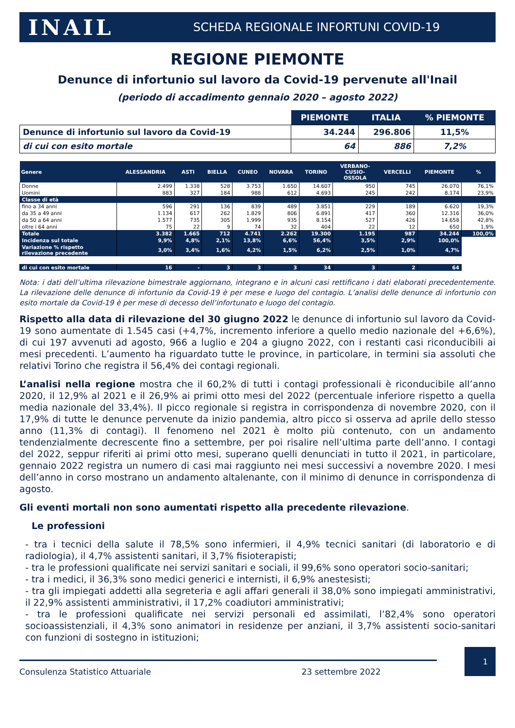INAIL
SCHEDA REGIONALE INFORTUNI COVID-19
REGIONE PIEMONTE
Denunce di infortunio sul lavoro da Covid-19 pervenute all'Inail
(periodo di accadimento gennaio 2020 – agosto 2022)
| | PIEMONTE | ITALIA | % PIEMONTE |
| Denunce di infortunio sul lavoro da Covid-19 | 34.244 | 296.806 | 11,5% |
| di cui con esito mortale | 64 | 886 | 7,2% |
| Genere | ALESSANDRIA | ASTI | BIELLA | CUNEO | NOVARA | TORINO | VERBANO- CUSIO- OSSOLA | VERCELLI | PIEMONTE | % |
| --- | --- | --- | --- | --- | --- | --- | --- | --- | --- | --- |
| Donne | 2.499 | 1.338 | 528 | 3.753 | 1.650 | 14.607 | 950 | 745 | 26.070 | 76,1% |
| Uomini | 883 | 327 | 184 | 988 | 612 | 4.693 | 245 | 242 | 8.174 | 23,9% |
| Classe di età | | | | | | | | | | |
| fino a 34 anni | 596 | 291 | 136 | 839 | 489 | 3.851 | 229 | 189 | 6.620 | 19,3% |
| da 35 a 49 anni | 1.134 | 617 | 262 | 1.829 | 806 | 6.891 | 417 | 360 | 12.316 | 36,0% |
| da 50 a 64 anni | 1.577 | 735 | 305 | 1.999 | 935 | 8.154 | 527 | 426 | 14.658 | 42,8% |
| oltre i 64 anni | 75 | 22 | 9 | 74 | 32 | 404 | 22 | 12 | 650 | 1,9% |
| Totale | 3.382 | 1.665 | 712 | 4.741 | 2.262 | 19.300 | 1.195 | 987 | 34.244 | 100,0% |
| Incidenza sul totale | 9,9% | 4,8% | 2,1% | 13,8% | 6,6% | 56,4% | 3,5% | 2,9% | 100,0% | |
| Variazione % rispetto rilevazione precedente | 3,0% | 3,4% | 1,6% | 4,2% | 1,5% | 6,2% | 2,5% | 1,0% | 4,7% | |
| di cui con esito mortale | 16 | - | 3 | 3 | 3 | 34 | 3 | 2 | 64 | |
Nota: i dati dell’ultima rilevazione bimestrale aggiornano, integrano e in alcuni casi rettificano i dati elaborati precedentemente. La rilevazione delle denunce di infortunio da Covid-19 è per mese e luogo del contagio. L’analisi delle denunce di infortunio con esito mortale da Covid-19 è per mese di decesso dell’infortunato e luogo del contagio.
Rispetto alla data di rilevazione del 30 giugno 2022 le denunce di infortunio sul lavoro da Covid-19 sono aumentate di 1.545 casi (+4,7%, incremento inferiore a quello medio nazionale del +6,6%), di cui 197 avvenuti ad agosto, 966 a luglio e 204 a giugno 2022, con i restanti casi riconducibili ai mesi precedenti. L’aumento ha riguardato tutte le province, in particolare, in termini sia assoluti che relativi Torino che registra il 56,4% dei contagi regionali.
L’analisi nella regione mostra che il 60,2% di tutti i contagi professionali è riconducibile all’anno 2020, il 12,9% al 2021 e il 26,9% ai primi otto mesi del 2022 (percentuale inferiore rispetto a quella media nazionale del 33,4%). Il picco regionale si registra in corrispondenza di novembre 2020, con il 17,9% di tutte le denunce pervenute da inizio pandemia, altro picco si osserva ad aprile dello stesso anno (11,3% di contagi). Il fenomeno nel 2021 è molto più contenuto, con un andamento tendenzialmente decrescente fino a settembre, per poi risalire nell’ultima parte dell’anno. I contagi del 2022, seppur riferiti ai primi otto mesi, superano quelli denunciati in tutto il 2021, in particolare, gennaio 2022 registra un numero di casi mai raggiunto nei mesi successivi a novembre 2020. I mesi dell’anno in corso mostrano un andamento altalenante, con il minimo di denunce in corrispondenza di agosto.
Gli eventi mortali non sono aumentati rispetto alla precedente rilevazione.
Le professioni
- tra i tecnici della salute il 78,5% sono infermieri, il 4,9% tecnici sanitari (di laboratorio e di radiologia), il 4,7% assistenti sanitari, il 3,7% fisioterapisti;
- tra le professioni qualificate nei servizi sanitari e sociali, il 99,6% sono operatori socio-sanitari;
- tra i medici, il 36,3% sono medici generici e internisti, il 6,9% anestesisti;
- tra gli impiegati addetti alla segreteria e agli affari generali il 38,0% sono impiegati amministrativi, il 22,9% assistenti amministrativi, il 17,2% coadiutori amministrativi;
- tra le professioni qualificate nei servizi personali ed assimilati, l’82,4% sono operatori socioassistenziali, il 4,3% sono animatori in residenze per anziani, il 3,7% assistenti socio-sanitari con funzioni di sostegno in istituzioni;
Consulenza Statistico Attuariale 23 settembre 2022
1